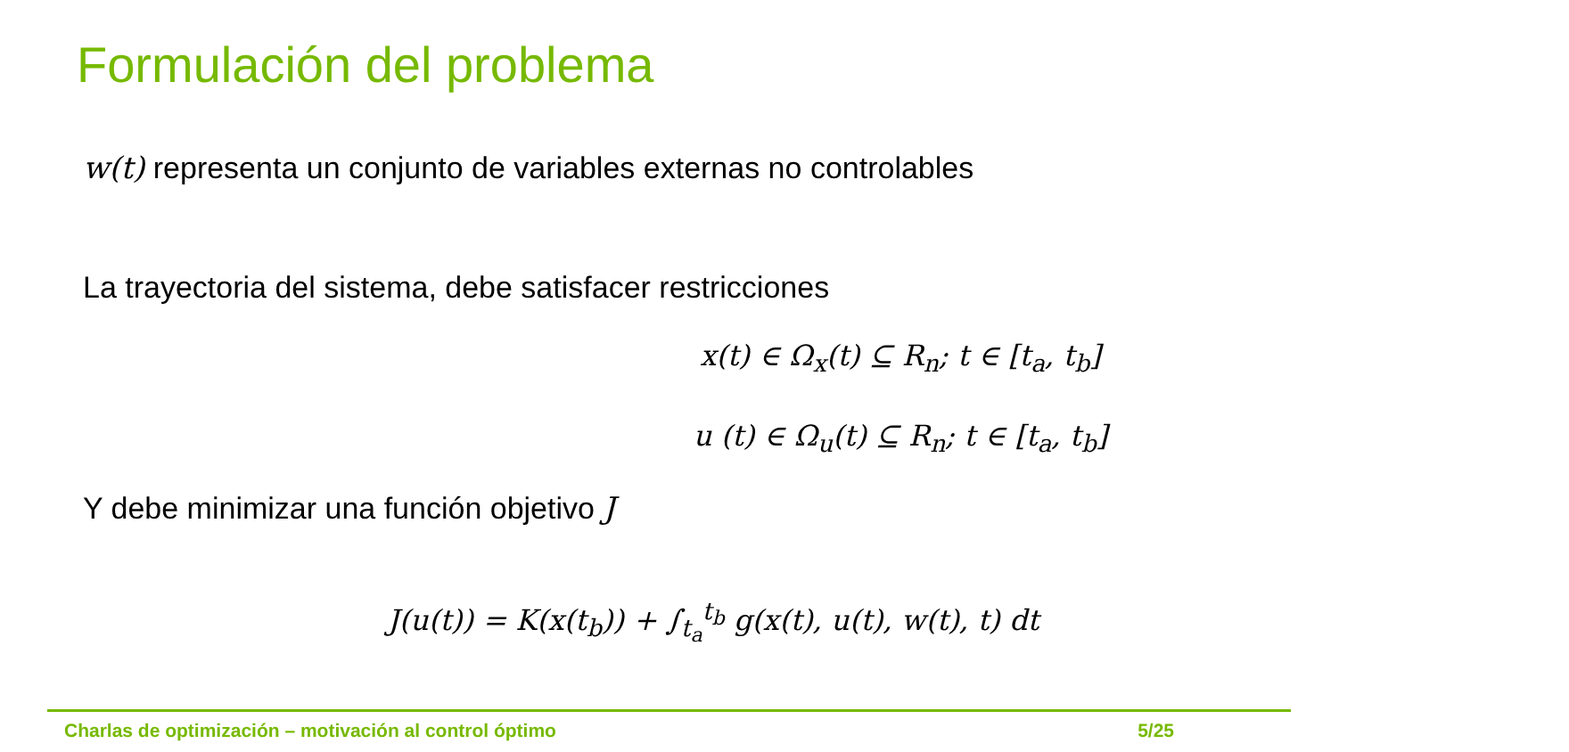Formulación del problema
w(t) representa un conjunto de variables externas no controlables
La trayectoria del sistema, debe satisfacer restricciones
x(t) ∈ Ω<sub>x</sub>(t) ⊆ R<sub>n</sub>; t ∈ [t<sub>a</sub>, t<sub>b</sub>]
u (t) ∈ Ω<sub>u</sub>(t) ⊆ R<sub>n</sub>; t ∈ [t<sub>a</sub>, t<sub>b</sub>]
Y debe minimizar una función objetivo J
J(u(t)) = K(x(t<sub>b</sub>)) + ∫<sub>t<sub>a</sub></sub><sup>t<sub>b</sub></sup> g(x(t), u(t), w(t), t) dt
Charlas de optimización – motivación al control óptimo 5/25